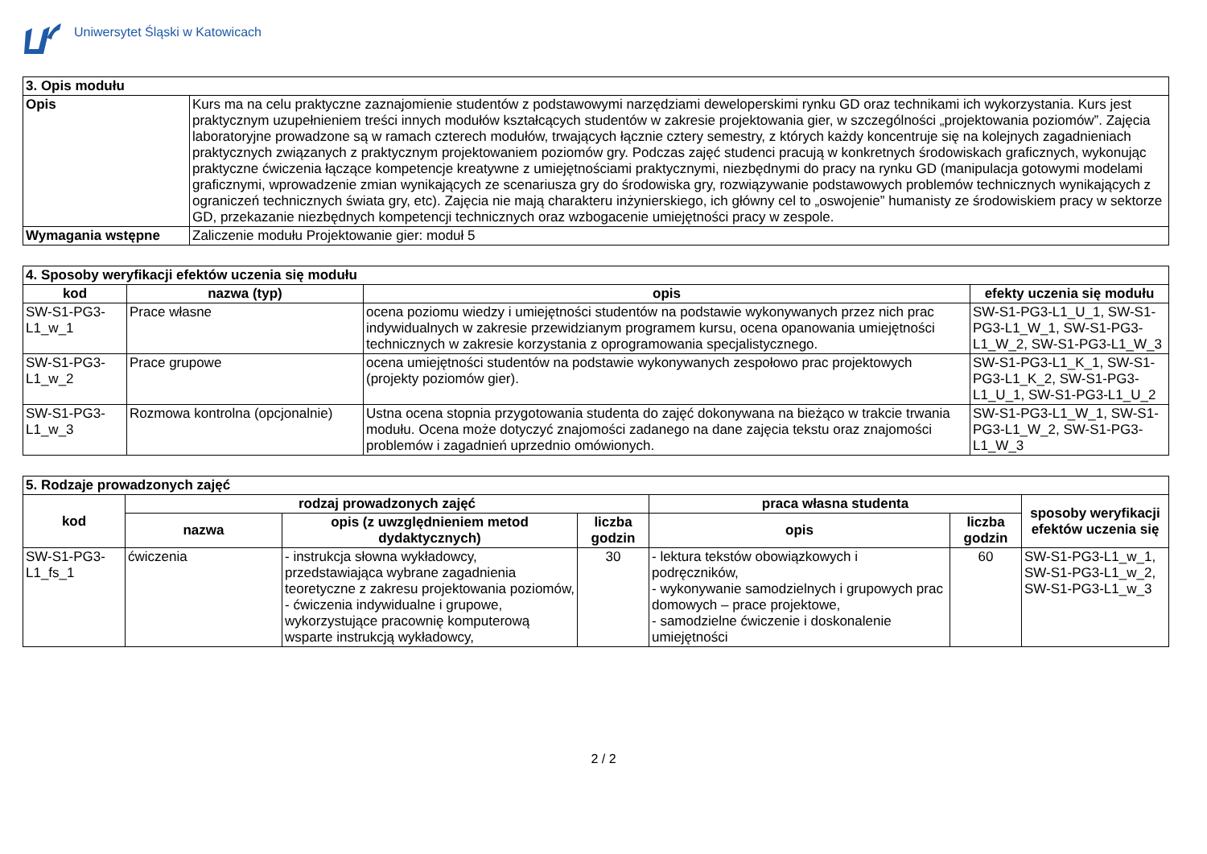Uniwersytet Śląski w Katowicach
| 3. Opis modułu | |
| --- | --- |
| Opis | Kurs ma na celu praktyczne zaznajomienie studentów z podstawowymi narzędziami deweloperskimi rynku GD oraz technikami ich wykorzystania. Kurs jest praktycznym uzupełnieniem treści innych modułów kształcących studentów w zakresie projektowania gier, w szczególności „projektowania poziomów”. Zajęcia laboratoryjne prowadzone są w ramach czterech modułów, trwających łącznie cztery semestry, z których każdy koncentruje się na kolejnych zagadnieniach praktycznych związanych z praktycznym projektowaniem poziomów gry. Podczas zajęć studenci pracują w konkretnych środowiskach graficznych, wykonując praktyczne ćwiczenia łączące kompetencje kreatywne z umiejętnościami praktycznymi, niezbędnymi do pracy na rynku GD (manipulacja gotowymi modelami graficznymi, wprowadzenie zmian wynikających ze scenariusza gry do środowiska gry, rozwiązywanie podstawowych problemów technicznych wynikających z ograniczeń technicznych świata gry, etc). Zajęcia nie mają charakteru inżynierskiego, ich główny cel to „oswojenie” humanisty ze środowiskiem pracy w sektorze GD, przekazanie niezbędnych kompetencji technicznych oraz wzbogacenie umiejętności pracy w zespole. |
| Wymagania wstępne | Zaliczenie modułu Projektowanie gier: moduł 5 |
| 4. Sposoby weryfikacji efektów uczenia się modułu | | | |
| --- | --- | --- | --- |
| kod | nazwa (typ) | opis | efekty uczenia się modułu |
| SW-S1-PG3-L1_w_1 | Prace własne | ocena poziomu wiedzy i umiejętności studentów na podstawie wykonywanych przez nich prac indywidualnych w zakresie przewidzianym programem kursu, ocena opanowania umiejętności technicznych w zakresie korzystania z oprogramowania specjalistycznego. | SW-S1-PG3-L1_U_1, SW-S1-PG3-L1_W_1, SW-S1-PG3-L1_W_2, SW-S1-PG3-L1_W_3 |
| SW-S1-PG3-L1_w_2 | Prace grupowe | ocena umiejętności studentów na podstawie wykonywanych zespołowo prac projektowych (projekty poziomów gier). | SW-S1-PG3-L1_K_1, SW-S1-PG3-L1_K_2, SW-S1-PG3-L1_U_1, SW-S1-PG3-L1_U_2 |
| SW-S1-PG3-L1_w_3 | Rozmowa kontrolna (opcjonalnie) | Ustna ocena stopnia przygotowania studenta do zajęć dokonywana na bieżąco w trakcie trwania modułu. Ocena może dotyczyć znajomości zadanego na dane zajęcia tekstu oraz znajomości problemów i zagadnień uprzednio omówionych. | SW-S1-PG3-L1_W_1, SW-S1-PG3-L1_W_2, SW-S1-PG3-L1_W_3 |
| 5. Rodzaje prowadzonych zajęć | | | | | | |
| --- | --- | --- | --- | --- | --- | --- |
| kod | rodzaj prowadzonych zajęć | | | praca własna studenta | | sposoby weryfikacji efektów uczenia się |
| | nazwa | opis (z uwzględnieniem metod dydaktycznych) | liczba godzin | opis | liczba godzin | |
| SW-S1-PG3-L1_fs_1 | ćwiczenia | - instrukcja słowna wykładowcy, przedstawiająca wybrane zagadnienia teoretyczne z zakresu projektowania poziomów, - ćwiczenia indywidualne i grupowe, wykorzystujące pracownię komputerową wsparte instrukcją wykładowcy, | 30 | - lektura tekstów obowiązkowych i podręczników, - wykonywanie samodzielnych i grupowych prac domowych – prace projektowe, - samodzielne ćwiczenie i doskonalenie umiejętności | 60 | SW-S1-PG3-L1_w_1, SW-S1-PG3-L1_w_2, SW-S1-PG3-L1_w_3 |
2 / 2